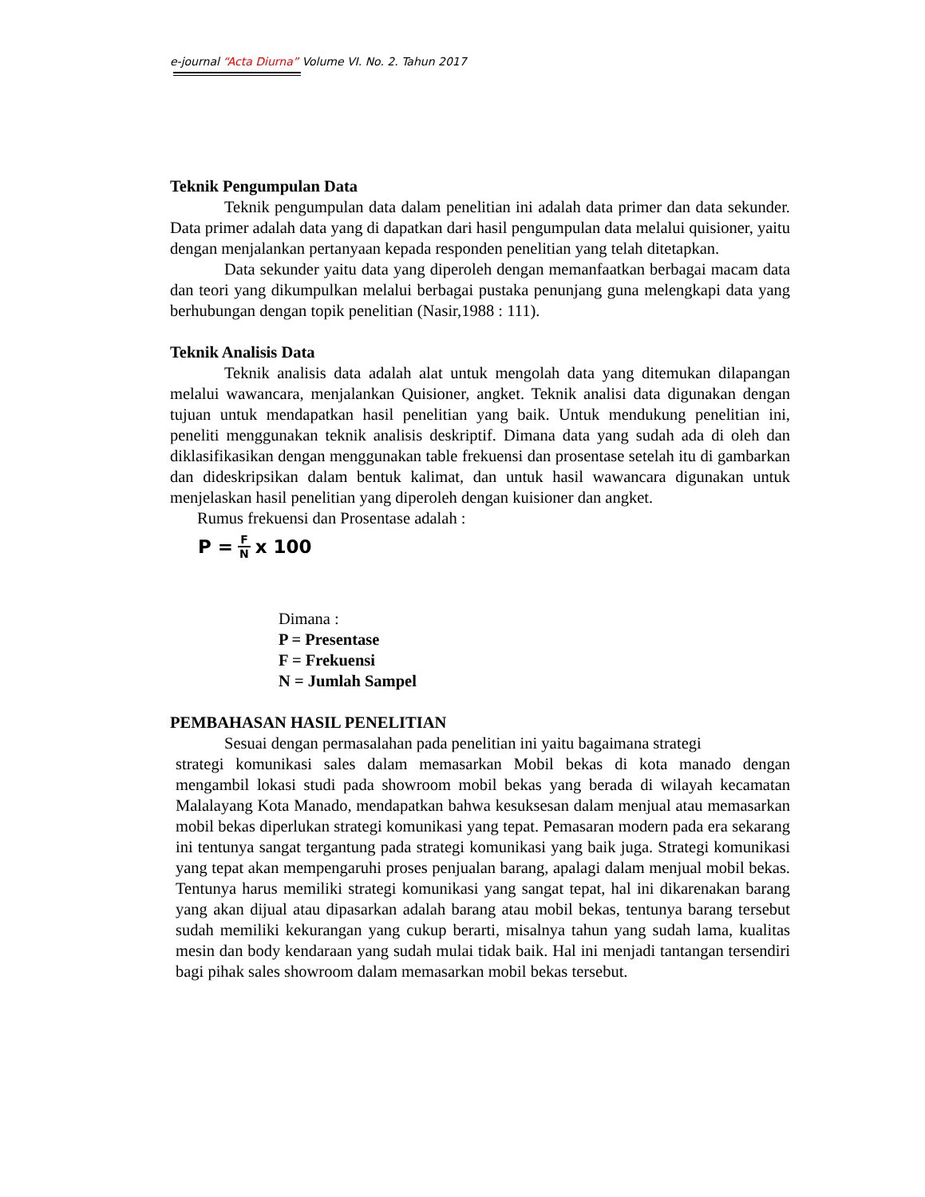e-journal “Acta Diurna” Volume VI. No. 2. Tahun 2017
Teknik Pengumpulan Data
Teknik pengumpulan data dalam penelitian ini adalah data primer dan data sekunder. Data primer adalah data yang di dapatkan dari hasil pengumpulan data melalui quisioner, yaitu dengan menjalankan pertanyaan kepada responden penelitian yang telah ditetapkan.
Data sekunder yaitu data yang diperoleh dengan memanfaatkan berbagai macam data dan teori yang dikumpulkan melalui berbagai pustaka penunjang guna melengkapi data yang berhubungan dengan topik penelitian (Nasir,1988 : 111).
Teknik Analisis Data
Teknik analisis data adalah alat untuk mengolah data yang ditemukan dilapangan melalui wawancara, menjalankan Quisioner, angket. Teknik analisi data digunakan dengan tujuan untuk mendapatkan hasil penelitian yang baik. Untuk mendukung penelitian ini, peneliti menggunakan teknik analisis deskriptif. Dimana data yang sudah ada di oleh dan diklasifikasikan dengan menggunakan table frekuensi dan prosentase setelah itu di gambarkan dan dideskripsikan dalam bentuk kalimat, dan untuk hasil wawancara digunakan untuk menjelaskan hasil penelitian yang diperoleh dengan kuisioner dan angket.
Rumus frekuensi dan Prosentase adalah :
P = F N x 100
Dimana :
P = Presentase
F = Frekuensi
N = Jumlah Sampel
PEMBAHASAN HASIL PENELITIAN
Sesuai dengan permasalahan pada penelitian ini yaitu bagaimana strategi
strategi komunikasi sales dalam memasarkan Mobil bekas di kota manado dengan mengambil lokasi studi pada showroom mobil bekas yang berada di wilayah kecamatan Malalayang Kota Manado, mendapatkan bahwa kesuksesan dalam menjual atau memasarkan mobil bekas diperlukan strategi komunikasi yang tepat. Pemasaran modern pada era sekarang ini tentunya sangat tergantung pada strategi komunikasi yang baik juga. Strategi komunikasi yang tepat akan mempengaruhi proses penjualan barang, apalagi dalam menjual mobil bekas. Tentunya harus memiliki strategi komunikasi yang sangat tepat, hal ini dikarenakan barang yang akan dijual atau dipasarkan adalah barang atau mobil bekas, tentunya barang tersebut sudah memiliki kekurangan yang cukup berarti, misalnya tahun yang sudah lama, kualitas mesin dan body kendaraan yang sudah mulai tidak baik. Hal ini menjadi tantangan tersendiri bagi pihak sales showroom dalam memasarkan mobil bekas tersebut.